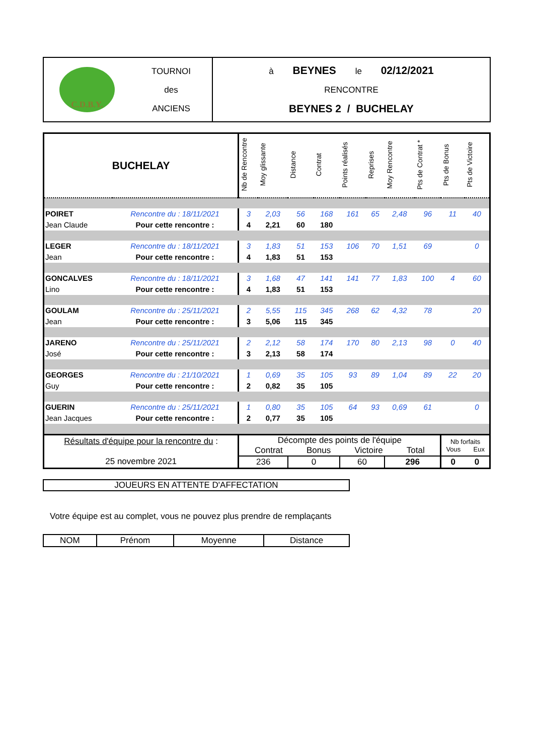| C.D.B.Y. | TOURNOI des ANCIENS | à BEYNES le 02/12/2021 RENCONTRE BEYNES 2 / BUCHELAY |
| BUCHELAY | | Nb de Rencontre | Moy glissante | Distance | Contrat | Points réalisés | Reprises | Moy Rencontre | Pts de Contrat * | Pts de Bonus | Pts de Victoire |
| POIRET | Rencontre du : 18/11/2021 | 3 | 2,03 | 56 | 168 | 161 | 65 | 2,48 | 96 | 11 | 40 |
| Jean Claude | Pour cette rencontre : | 4 | 2,21 | 60 | 180 | | | | | | |
| LEGER | Rencontre du : 18/11/2021 | 3 | 1,83 | 51 | 153 | 106 | 70 | 1,51 | 69 | | 0 |
| Jean | Pour cette rencontre : | 4 | 1,83 | 51 | 153 | | | | | | |
| GONCALVES | Rencontre du : 18/11/2021 | 3 | 1,68 | 47 | 141 | 141 | 77 | 1,83 | 100 | 4 | 60 |
| Lino | Pour cette rencontre : | 4 | 1,83 | 51 | 153 | | | | | | |
| GOULAM | Rencontre du : 25/11/2021 | 2 | 5,55 | 115 | 345 | 268 | 62 | 4,32 | 78 | | 20 |
| Jean | Pour cette rencontre : | 3 | 5,06 | 115 | 345 | | | | | | |
| JARENO | Rencontre du : 25/11/2021 | 2 | 2,12 | 58 | 174 | 170 | 80 | 2,13 | 98 | 0 | 40 |
| José | Pour cette rencontre : | 3 | 2,13 | 58 | 174 | | | | | | |
| GEORGES | Rencontre du : 21/10/2021 | 1 | 0,69 | 35 | 105 | 93 | 89 | 1,04 | 89 | 22 | 20 |
| Guy | Pour cette rencontre : | 2 | 0,82 | 35 | 105 | | | | | | |
| GUERIN | Rencontre du : 25/11/2021 | 1 | 0,80 | 35 | 105 | 64 | 93 | 0,69 | 61 | | 0 |
| Jean Jacques | Pour cette rencontre : | 2 | 0,77 | 35 | 105 | | | | | | |
| Résultats d'équipe pour la rencontre du : 25 novembre 2021 | | Décompte des points de l'équipe Contrat Bonus Victoire Total | | | | | | | | Nb forfaits Vous Eux | |
| | | 236 | | 0 | | 60 | | 296 | | 0 | 0 |
JOUEURS EN ATTENTE D'AFFECTATION
Votre équipe est au complet, vous ne pouvez plus prendre de remplaçants
| NOM | Prénom | Moyenne | Distance |